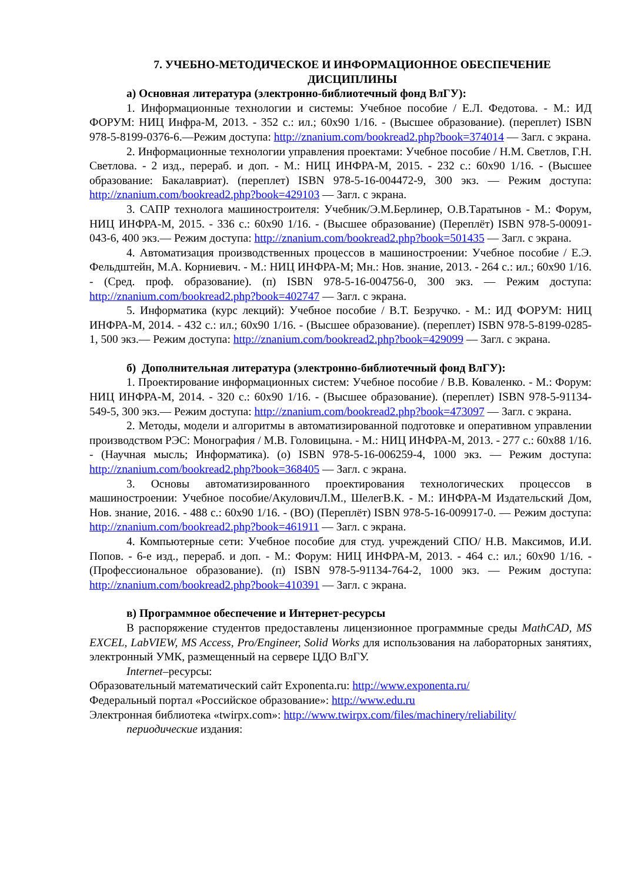7. УЧЕБНО-МЕТОДИЧЕСКОЕ И ИНФОРМАЦИОННОЕ ОБЕСПЕЧЕНИЕ ДИСЦИПЛИНЫ
а) Основная литература (электронно-библиотечный фонд ВлГУ):
1. Информационные технологии и системы: Учебное пособие / Е.Л. Федотова. - М.: ИД ФОРУМ: НИЦ Инфра-М, 2013. - 352 с.: ил.; 60x90 1/16. - (Высшее образование). (переплет) ISBN 978-5-8199-0376-6.—Режим доступа: http://znanium.com/bookread2.php?book=374014 — Загл. с экрана.
2. Информационные технологии управления проектами: Учебное пособие / Н.М. Светлов, Г.Н. Светлова. - 2 изд., перераб. и доп. - М.: НИЦ ИНФРА-М, 2015. - 232 с.: 60x90 1/16. - (Высшее образование: Бакалавриат). (переплет) ISBN 978-5-16-004472-9, 300 экз. — Режим доступа: http://znanium.com/bookread2.php?book=429103 — Загл. с экрана.
3. САПР технолога машиностроителя: Учебник/Э.М.Берлинер, О.В.Таратынов - М.: Форум, НИЦ ИНФРА-М, 2015. - 336 с.: 60x90 1/16. - (Высшее образование) (Переплёт) ISBN 978-5-00091-043-6, 400 экз.— Режим доступа: http://znanium.com/bookread2.php?book=501435 — Загл. с экрана.
4. Автоматизация производственных процессов в машиностроении: Учебное пособие / Е.Э. Фельдштейн, М.А. Корниевич. - М.: НИЦ ИНФРА-М; Мн.: Нов. знание, 2013. - 264 с.: ил.; 60x90 1/16. - (Сред. проф. образование). (п) ISBN 978-5-16-004756-0, 300 экз. — Режим доступа: http://znanium.com/bookread2.php?book=402747 — Загл. с экрана.
5. Информатика (курс лекций): Учебное пособие / В.Т. Безручко. - М.: ИД ФОРУМ: НИЦ ИНФРА-М, 2014. - 432 с.: ил.; 60x90 1/16. - (Высшее образование). (переплет) ISBN 978-5-8199-0285-1, 500 экз.— Режим доступа: http://znanium.com/bookread2.php?book=429099 — Загл. с экрана.
б) Дополнительная литература (электронно-библиотечный фонд ВлГУ):
1. Проектирование информационных систем: Учебное пособие / В.В. Коваленко. - М.: Форум: НИЦ ИНФРА-М, 2014. - 320 с.: 60x90 1/16. - (Высшее образование). (переплет) ISBN 978-5-91134-549-5, 300 экз.— Режим доступа: http://znanium.com/bookread2.php?book=473097 — Загл. с экрана.
2. Методы, модели и алгоритмы в автоматизированной подготовке и оперативном управлении производством РЭС: Монография / М.В. Головицына. - М.: НИЦ ИНФРА-М, 2013. - 277 с.: 60x88 1/16. - (Научная мысль; Информатика). (о) ISBN 978-5-16-006259-4, 1000 экз. — Режим доступа: http://znanium.com/bookread2.php?book=368405 — Загл. с экрана.
3. Основы автоматизированного проектирования технологических процессов в машиностроении: Учебное пособие/АкуловичЛ.М., ШелегВ.К. - М.: ИНФРА-М Издательский Дом, Нов. знание, 2016. - 488 с.: 60x90 1/16. - (ВО) (Переплёт) ISBN 978-5-16-009917-0. — Режим доступа: http://znanium.com/bookread2.php?book=461911 — Загл. с экрана.
4. Компьютерные сети: Учебное пособие для студ. учреждений СПО/ Н.В. Максимов, И.И. Попов. - 6-е изд., перераб. и доп. - М.: Форум: НИЦ ИНФРА-М, 2013. - 464 с.: ил.; 60x90 1/16. - (Профессиональное образование). (п) ISBN 978-5-91134-764-2, 1000 экз. — Режим доступа: http://znanium.com/bookread2.php?book=410391 — Загл. с экрана.
в) Программное обеспечение и Интернет-ресурсы
В распоряжение студентов предоставлены лицензионное программные среды MathCAD, MS EXCEL, LabVIEW, MS Access, Pro/Engineer, Solid Works для использования на лабораторных занятиях, электронный УМК, размещенный на сервере ЦДО ВлГУ.
Internet–ресурсы:
Образовательный математический сайт Exponenta.ru: http://www.exponenta.ru/
Федеральный портал «Российское образование»: http://www.edu.ru
Электронная библиотека «twirpx.com»: http://www.twirpx.com/files/machinery/reliability/
периодические издания: